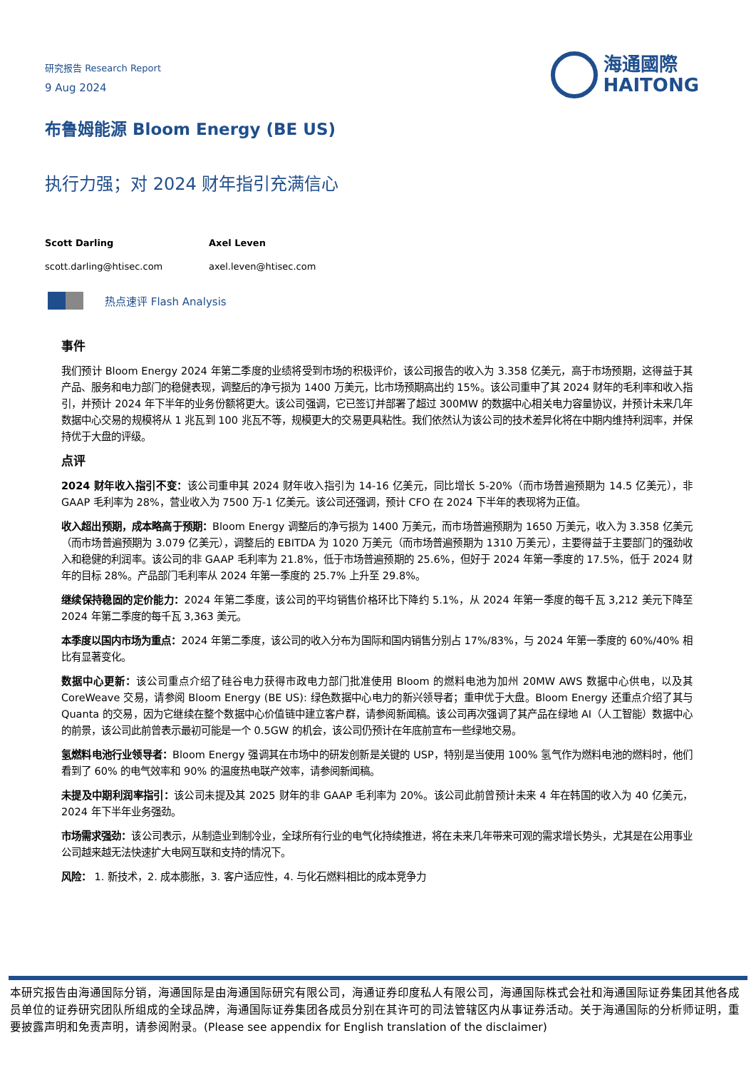研究报告 Research Report
9 Aug 2024
布鲁姆能源 Bloom Energy (BE US)
执行力强；对 2024 财年指引充满信心
海通國際
HAITONG
Scott Darling
scott.darling@htisec.com
Axel Leven
axel.leven@htisec.com
热点速评 Flash Analysis
事件
我们预计 Bloom Energy 2024 年第二季度的业绩将受到市场的积极评价，该公司报告的收入为 3.358 亿美元，高于市场预期，这得益于其产品、服务和电力部门的稳健表现，调整后的净亏损为 1400 万美元，比市场预期高出约 15%。该公司重申了其 2024 财年的毛利率和收入指引，并预计 2024 年下半年的业务份额将更大。该公司强调，它已签订并部署了超过 300MW 的数据中心相关电力容量协议，并预计未来几年数据中心交易的规模将从 1 兆瓦到 100 兆瓦不等，规模更大的交易更具粘性。我们依然认为该公司的技术差异化将在中期内维持利润率，并保持优于大盘的评级。
点评
2024 财年收入指引不变：该公司重申其 2024 财年收入指引为 14-16 亿美元，同比增长 5-20%（而市场普遍预期为 14.5 亿美元），非 GAAP 毛利率为 28%，营业收入为 7500 万-1 亿美元。该公司还强调，预计 CFO 在 2024 下半年的表现将为正值。
收入超出预期，成本略高于预期：Bloom Energy 调整后的净亏损为 1400 万美元，而市场普遍预期为 1650 万美元，收入为 3.358 亿美元（而市场普遍预期为 3.079 亿美元），调整后的 EBITDA 为 1020 万美元（而市场普遍预期为 1310 万美元），主要得益于主要部门的强劲收入和稳健的利润率。该公司的非 GAAP 毛利率为 21.8%，低于市场普遍预期的 25.6%，但好于 2024 年第一季度的 17.5%，低于 2024 财年的目标 28%。产品部门毛利率从 2024 年第一季度的 25.7% 上升至 29.8%。
继续保持稳固的定价能力：2024 年第二季度，该公司的平均销售价格环比下降约 5.1%，从 2024 年第一季度的每千瓦 3,212 美元下降至 2024 年第二季度的每千瓦 3,363 美元。
本季度以国内市场为重点：2024 年第二季度，该公司的收入分布为国际和国内销售分别占 17%/83%，与 2024 年第一季度的 60%/40% 相比有显著变化。
数据中心更新：该公司重点介绍了硅谷电力获得市政电力部门批准使用 Bloom 的燃料电池为加州 20MW AWS 数据中心供电，以及其 CoreWeave 交易，请参阅 Bloom Energy (BE US): 绿色数据中心电力的新兴领导者；重申优于大盘。Bloom Energy 还重点介绍了其与 Quanta 的交易，因为它继续在整个数据中心价值链中建立客户群，请参阅新闻稿。该公司再次强调了其产品在绿地 AI（人工智能）数据中心的前景，该公司此前曾表示最初可能是一个 0.5GW 的机会，该公司仍预计在年底前宣布一些绿地交易。
氢燃料电池行业领导者：Bloom Energy 强调其在市场中的研发创新是关键的 USP，特别是当使用 100% 氢气作为燃料电池的燃料时，他们看到了 60% 的电气效率和 90% 的温度热电联产效率，请参阅新闻稿。
未提及中期利润率指引：该公司未提及其 2025 财年的非 GAAP 毛利率为 20%。该公司此前曾预计未来 4 年在韩国的收入为 40 亿美元，2024 年下半年业务强劲。
市场需求强劲：该公司表示，从制造业到制冷业，全球所有行业的电气化持续推进，将在未来几年带来可观的需求增长势头，尤其是在公用事业公司越来越无法快速扩大电网互联和支持的情况下。
风险： 1. 新技术，2. 成本膨胀，3. 客户适应性，4. 与化石燃料相比的成本竞争力
本研究报告由海通国际分销，海通国际是由海通国际研究有限公司，海通证券印度私人有限公司，海通国际株式会社和海通国际证券集团其他各成员单位的证券研究团队所组成的全球品牌，海通国际证券集团各成员分别在其许可的司法管辖区内从事证券活动。关于海通国际的分析师证明，重要披露声明和免责声明，请参阅附录。(Please see appendix for English translation of the disclaimer)